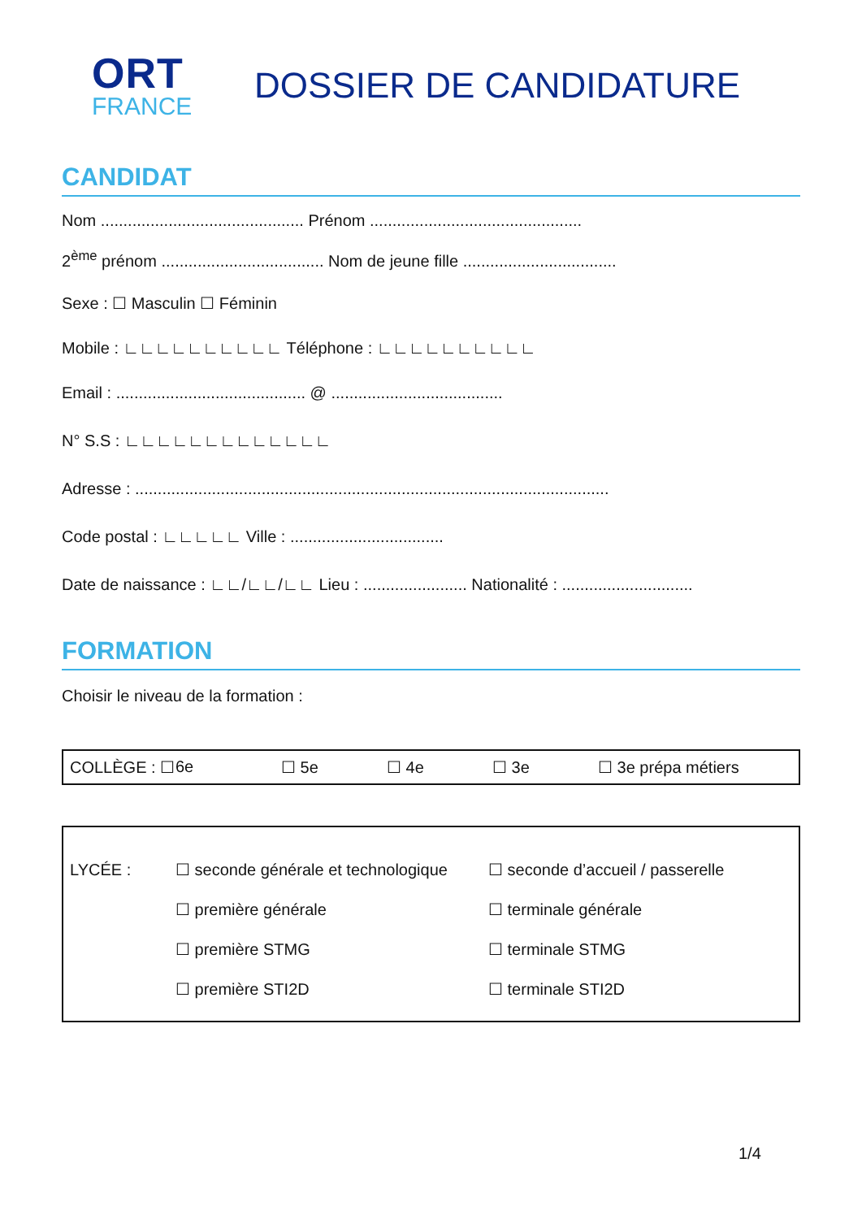ORT
FRANCE
DOSSIER DE CANDIDATURE
CANDIDAT
Nom ............................................. Prénom ...............................................
2<sup>ème</sup> prénom .................................... Nom de jeune fille ..................................
Sexe : ☐ Masculin ☐ Féminin
Mobile : ∟∟∟∟∟∟∟∟∟∟ Téléphone : ∟∟∟∟∟∟∟∟∟∟
Email : .......................................... @ ......................................
N° S.S : ∟∟∟∟∟∟∟∟∟∟∟∟∟
Adresse : .........................................................................................................
Code postal : ∟∟∟∟∟ Ville : ..................................
Date de naissance : ∟∟/∟∟/∟∟ Lieu : ....................... Nationalité : .............................
FORMATION
Choisir le niveau de la formation :
COLLÈGE : ☐ 6e ☐ 5e ☐ 4e ☐ 3e ☐ 3e prépa métiers
LYCÉE : ☐ seconde générale et technologique
☐ première générale
☐ première STMG
☐ première STI2D
☐ seconde d’accueil / passerelle
☐ terminale générale
☐ terminale STMG
☐ terminale STI2D
1/4